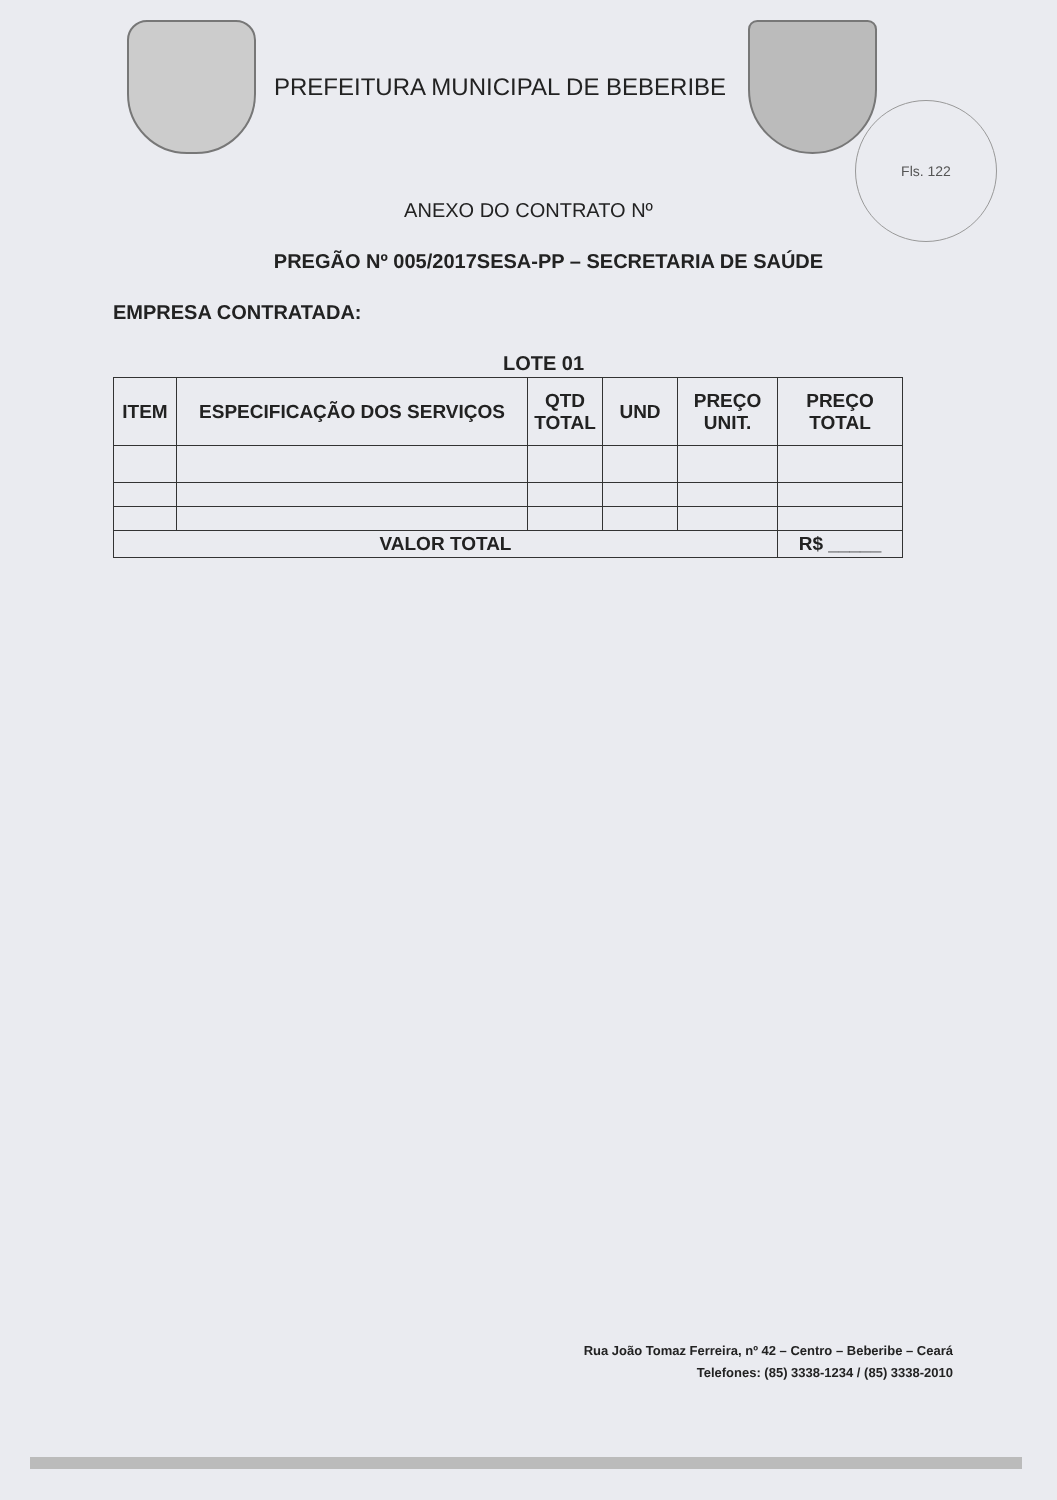PREFEITURA MUNICIPAL DE BEBERIBE
Fls. 122
ANEXO DO CONTRATO Nº
PREGÃO Nº 005/2017SESA-PP – SECRETARIA DE SAÚDE
EMPRESA CONTRATADA:
LOTE 01
| ITEM | ESPECIFICAÇÃO DOS SERVIÇOS | QTD TOTAL | UND | PREÇO UNIT. | PREÇO TOTAL |
| --- | --- | --- | --- | --- | --- |
| VALOR TOTAL | | | | | R$ _____ |
Rua João Tomaz Ferreira, nº 42 – Centro – Beberibe – Ceará
Telefones: (85) 3338-1234 / (85) 3338-2010